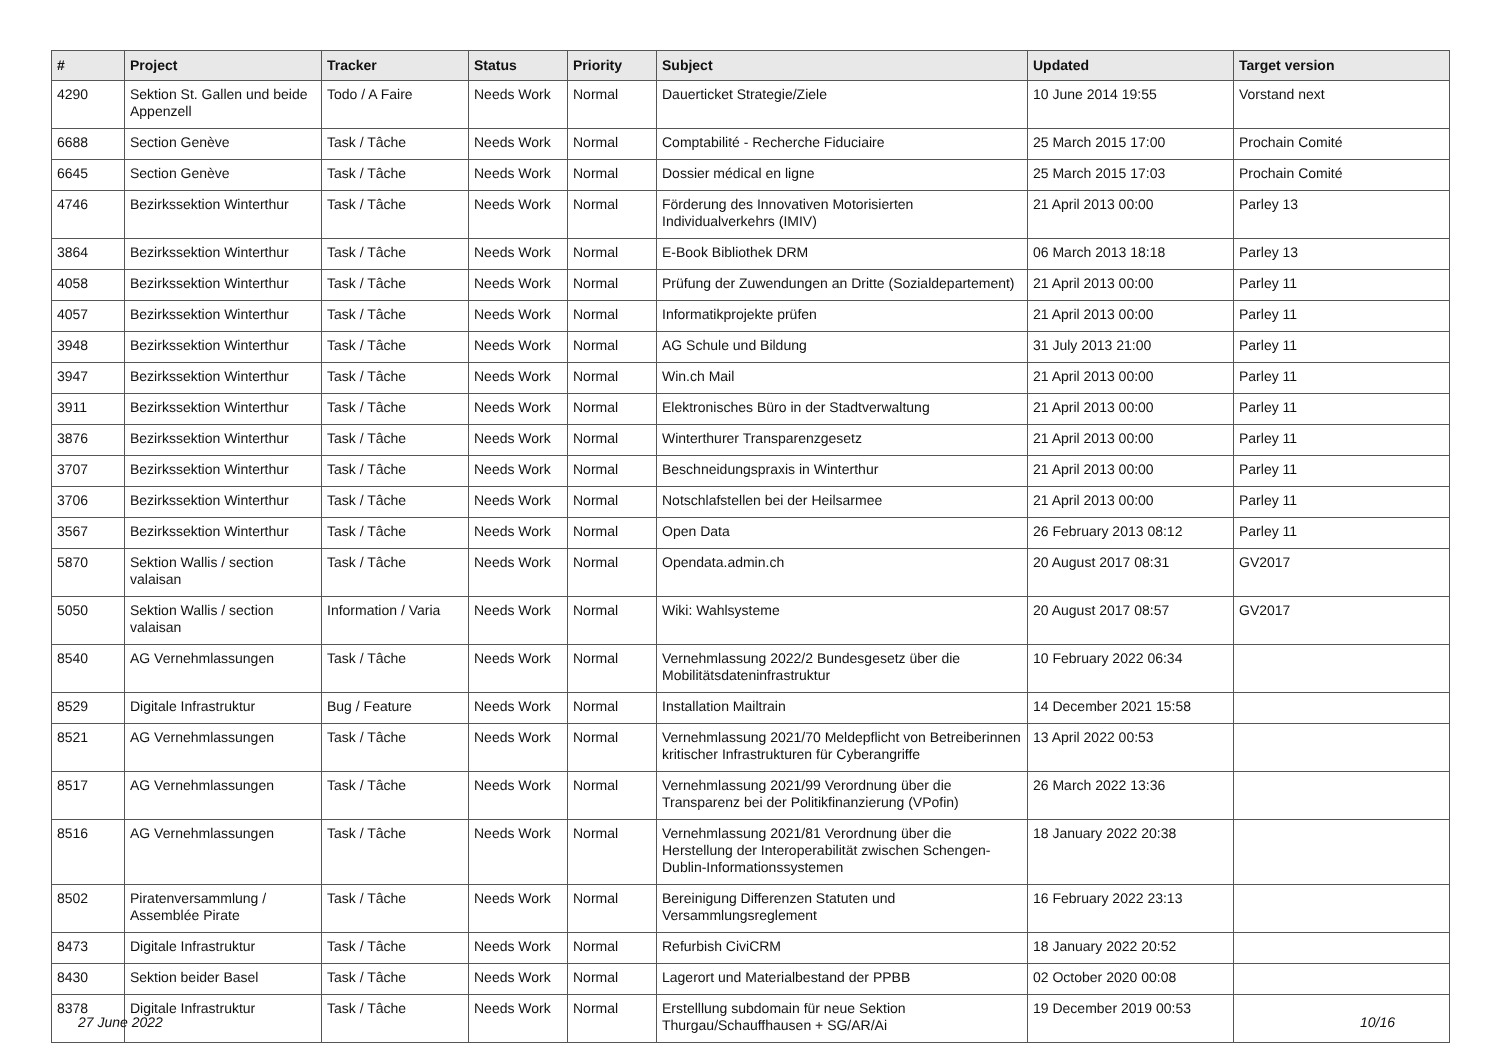| # | Project | Tracker | Status | Priority | Subject | Updated | Target version |
| --- | --- | --- | --- | --- | --- | --- | --- |
| 4290 | Sektion St. Gallen und beide Appenzell | Todo / A Faire | Needs Work | Normal | Dauerticket Strategie/Ziele | 10 June 2014 19:55 | Vorstand next |
| 6688 | Section Genève | Task / Tâche | Needs Work | Normal | Comptabilité - Recherche Fiduciaire | 25 March 2015 17:00 | Prochain Comité |
| 6645 | Section Genève | Task / Tâche | Needs Work | Normal | Dossier médical en ligne | 25 March 2015 17:03 | Prochain Comité |
| 4746 | Bezirkssektion Winterthur | Task / Tâche | Needs Work | Normal | Förderung des Innovativen Motorisierten Individualverkehrs (IMIV) | 21 April 2013 00:00 | Parley 13 |
| 3864 | Bezirkssektion Winterthur | Task / Tâche | Needs Work | Normal | E-Book Bibliothek DRM | 06 March 2013 18:18 | Parley 13 |
| 4058 | Bezirkssektion Winterthur | Task / Tâche | Needs Work | Normal | Prüfung der Zuwendungen an Dritte (Sozialdepartement) | 21 April 2013 00:00 | Parley 11 |
| 4057 | Bezirkssektion Winterthur | Task / Tâche | Needs Work | Normal | Informatikprojekte prüfen | 21 April 2013 00:00 | Parley 11 |
| 3948 | Bezirkssektion Winterthur | Task / Tâche | Needs Work | Normal | AG Schule und Bildung | 31 July 2013 21:00 | Parley 11 |
| 3947 | Bezirkssektion Winterthur | Task / Tâche | Needs Work | Normal | Win.ch Mail | 21 April 2013 00:00 | Parley 11 |
| 3911 | Bezirkssektion Winterthur | Task / Tâche | Needs Work | Normal | Elektronisches Büro in der Stadtverwaltung | 21 April 2013 00:00 | Parley 11 |
| 3876 | Bezirkssektion Winterthur | Task / Tâche | Needs Work | Normal | Winterthurer Transparenzgesetz | 21 April 2013 00:00 | Parley 11 |
| 3707 | Bezirkssektion Winterthur | Task / Tâche | Needs Work | Normal | Beschneidungspraxis in Winterthur | 21 April 2013 00:00 | Parley 11 |
| 3706 | Bezirkssektion Winterthur | Task / Tâche | Needs Work | Normal | Notschlafstellen bei der Heilsarmee | 21 April 2013 00:00 | Parley 11 |
| 3567 | Bezirkssektion Winterthur | Task / Tâche | Needs Work | Normal | Open Data | 26 February 2013 08:12 | Parley 11 |
| 5870 | Sektion Wallis / section valaisan | Task / Tâche | Needs Work | Normal | Opendata.admin.ch | 20 August 2017 08:31 | GV2017 |
| 5050 | Sektion Wallis / section valaisan | Information / Varia | Needs Work | Normal | Wiki: Wahlsysteme | 20 August 2017 08:57 | GV2017 |
| 8540 | AG Vernehmlassungen | Task / Tâche | Needs Work | Normal | Vernehmlassung 2022/2 Bundesgesetz über die Mobilitätsdateninfrastruktur | 10 February 2022 06:34 | |
| 8529 | Digitale Infrastruktur | Bug / Feature | Needs Work | Normal | Installation Mailtrain | 14 December 2021 15:58 | |
| 8521 | AG Vernehmlassungen | Task / Tâche | Needs Work | Normal | Vernehmlassung 2021/70 Meldepflicht von Betreiberinnen kritischer Infrastrukturen für Cyberangriffe | 13 April 2022 00:53 | |
| 8517 | AG Vernehmlassungen | Task / Tâche | Needs Work | Normal | Vernehmlassung 2021/99 Verordnung über die Transparenz bei der Politikfinanzierung (VPofin) | 26 March 2022 13:36 | |
| 8516 | AG Vernehmlassungen | Task / Tâche | Needs Work | Normal | Vernehmlassung 2021/81 Verordnung über die Herstellung der Interoperabilität zwischen Schengen-Dublin-Informationssystemen | 18 January 2022 20:38 | |
| 8502 | Piratenversammlung / Assemblée Pirate | Task / Tâche | Needs Work | Normal | Bereinigung Differenzen Statuten und Versammlungsreglement | 16 February 2022 23:13 | |
| 8473 | Digitale Infrastruktur | Task / Tâche | Needs Work | Normal | Refurbish CiviCRM | 18 January 2022 20:52 | |
| 8430 | Sektion beider Basel | Task / Tâche | Needs Work | Normal | Lagerort und Materialbestand der PPBB | 02 October 2020 00:08 | |
| 8378 | Digitale Infrastruktur | Task / Tâche | Needs Work | Normal | Erstelllung subdomain für neue Sektion Thurgau/Schauffhausen + SG/AR/Ai | 19 December 2019 00:53 | |
27 June 2022 10/16